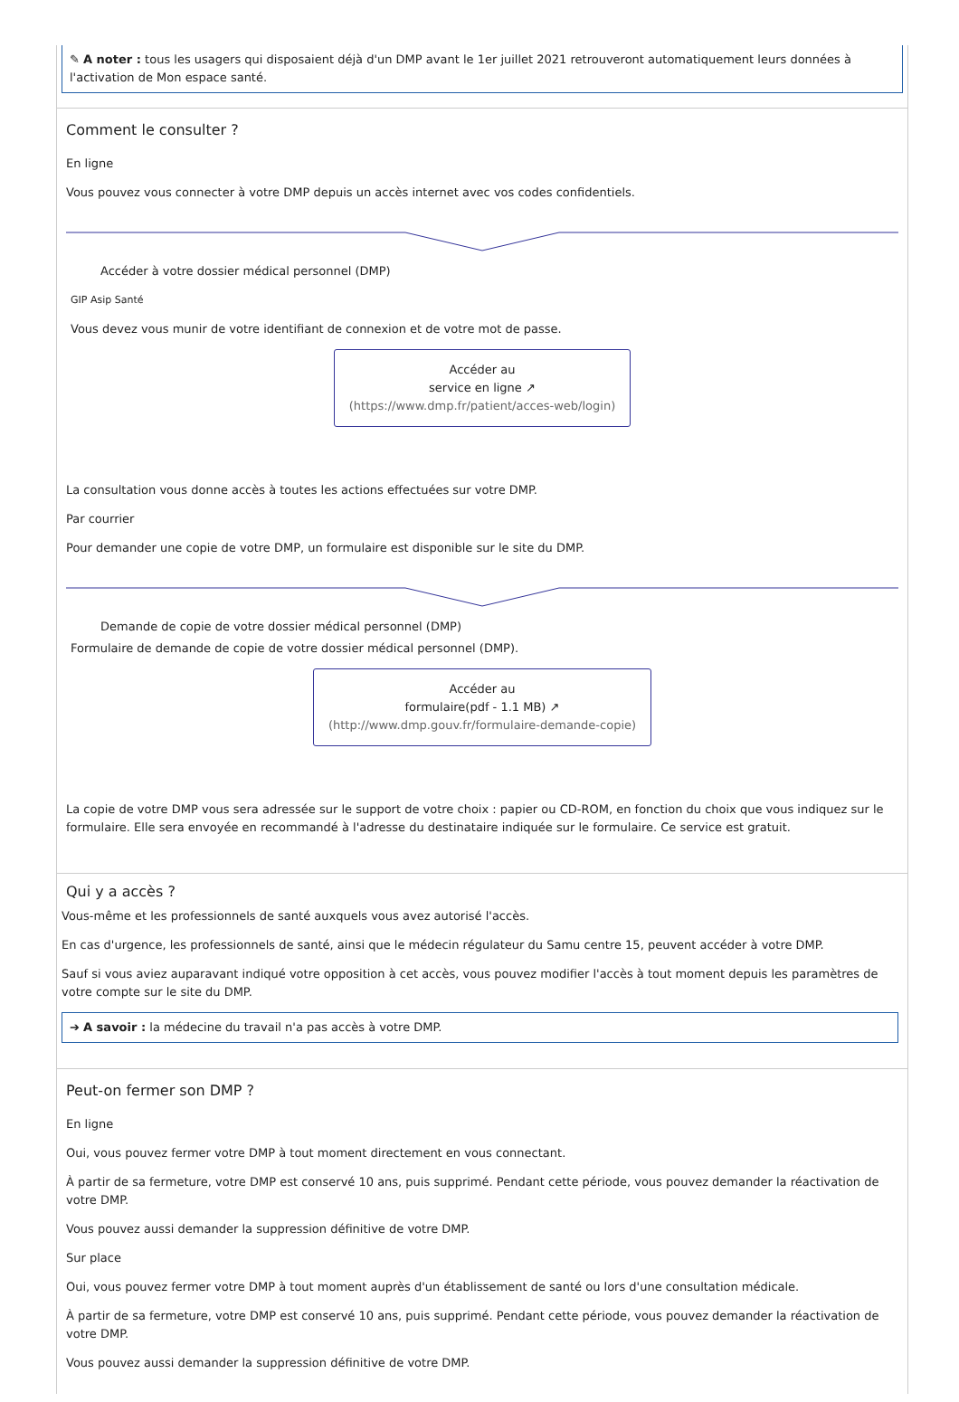✎ A noter : tous les usagers qui disposaient déjà d'un DMP avant le 1er juillet 2021 retrouveront automatiquement leurs données à l'activation de Mon espace santé.
Comment le consulter ?
En ligne
Vous pouvez vous connecter à votre DMP depuis un accès internet avec vos codes confidentiels.
Accéder à votre dossier médical personnel (DMP)
GIP Asip Santé
Vous devez vous munir de votre identifiant de connexion et de votre mot de passe.
Accéder au
service en ligne ↗
(https://www.dmp.fr/patient/acces-web/login)
La consultation vous donne accès à toutes les actions effectuées sur votre DMP.
Par courrier
Pour demander une copie de votre DMP, un formulaire est disponible sur le site du DMP.
Demande de copie de votre dossier médical personnel (DMP)
Formulaire de demande de copie de votre dossier médical personnel (DMP).
Accéder au
formulaire(pdf - 1.1 MB) ↗
(http://www.dmp.gouv.fr/formulaire-demande-copie)
La copie de votre DMP vous sera adressée sur le support de votre choix : papier ou CD-ROM, en fonction du choix que vous indiquez sur le formulaire. Elle sera envoyée en recommandé à l'adresse du destinataire indiquée sur le formulaire. Ce service est gratuit.
Qui y a accès ?
Vous-même et les professionnels de santé auxquels vous avez autorisé l'accès.
En cas d'urgence, les professionnels de santé, ainsi que le médecin régulateur du Samu centre 15, peuvent accéder à votre DMP.
Sauf si vous aviez auparavant indiqué votre opposition à cet accès, vous pouvez modifier l'accès à tout moment depuis les paramètres de votre compte sur le site du DMP.
➔ A savoir : la médecine du travail n'a pas accès à votre DMP.
Peut-on fermer son DMP ?
En ligne
Oui, vous pouvez fermer votre DMP à tout moment directement en vous connectant.
À partir de sa fermeture, votre DMP est conservé 10 ans, puis supprimé. Pendant cette période, vous pouvez demander la réactivation de votre DMP.
Vous pouvez aussi demander la suppression définitive de votre DMP.
Sur place
Oui, vous pouvez fermer votre DMP à tout moment auprès d'un établissement de santé ou lors d'une consultation médicale.
À partir de sa fermeture, votre DMP est conservé 10 ans, puis supprimé. Pendant cette période, vous pouvez demander la réactivation de votre DMP.
Vous pouvez aussi demander la suppression définitive de votre DMP.